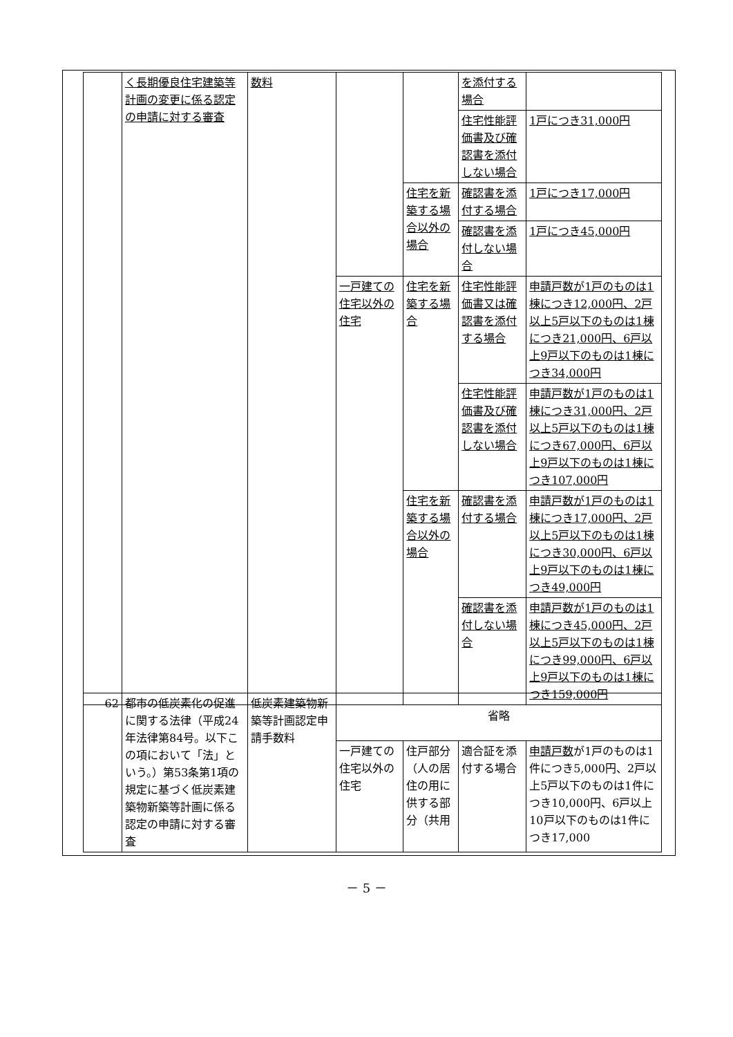| | く長期優良住宅建築等計画の変更に係る認定の申請に対する審査 | 数料 | | | を添付する場合 | |
| | | | | | 住宅性能評価書及び確認書を添付しない場合 | 1戸につき31,000円 |
| | | | | 住宅を新築する場合以外の場合 | 確認書を添付する場合 | 1戸につき17,000円 |
| | | | | | 確認書を添付しない場合 | 1戸につき45,000円 |
| | | | 一戸建ての住宅以外の住宅 | 住宅を新築する場合 | 住宅性能評価書又は確認書を添付する場合 | 申請戸数が1戸のものは1棟につき12,000円、2戸以上5戸以下のものは1棟につき21,000円、6戸以上9戸以下のものは1棟につき34,000円 |
| | | | | | 住宅性能評価書及び確認書を添付しない場合 | 申請戸数が1戸のものは1棟につき31,000円、2戸以上5戸以下のものは1棟につき67,000円、6戸以上9戸以下のものは1棟につき107,000円 |
| | | | | 住宅を新築する場合以外の場合 | 確認書を添付する場合 | 申請戸数が1戸のものは1棟につき17,000円、2戸以上5戸以下のものは1棟につき30,000円、6戸以上9戸以下のものは1棟につき49,000円 |
| | | | | | 確認書を添付しない場合 | 申請戸数が1戸のものは1棟につき45,000円、2戸以上5戸以下のものは1棟につき99,000円、6戸以上9戸以下のものは1棟につき159,000円 |
| 62 | 都市の低炭素化の促進に関する法律（平成24年法律第84号。以下この項において「法」という。）第53条第1項の規定に基づく低炭素建築物新築等計画に係る認定の申請に対する審査 | 低炭素建築物新築等計画認定申請手数料 | 省略 | | | |
| | | | 一戸建ての住宅以外の住宅 | 住戸部分（人の居住の用に供する部分（共用 | 適合証を添付する場合 | 申請戸数 が1戸のものは1件につき5,000円、2戸以上5戸以下のものは1件につき10,000円、6戸以上10戸以下のものは1件につき17,000 |
－ 5 －